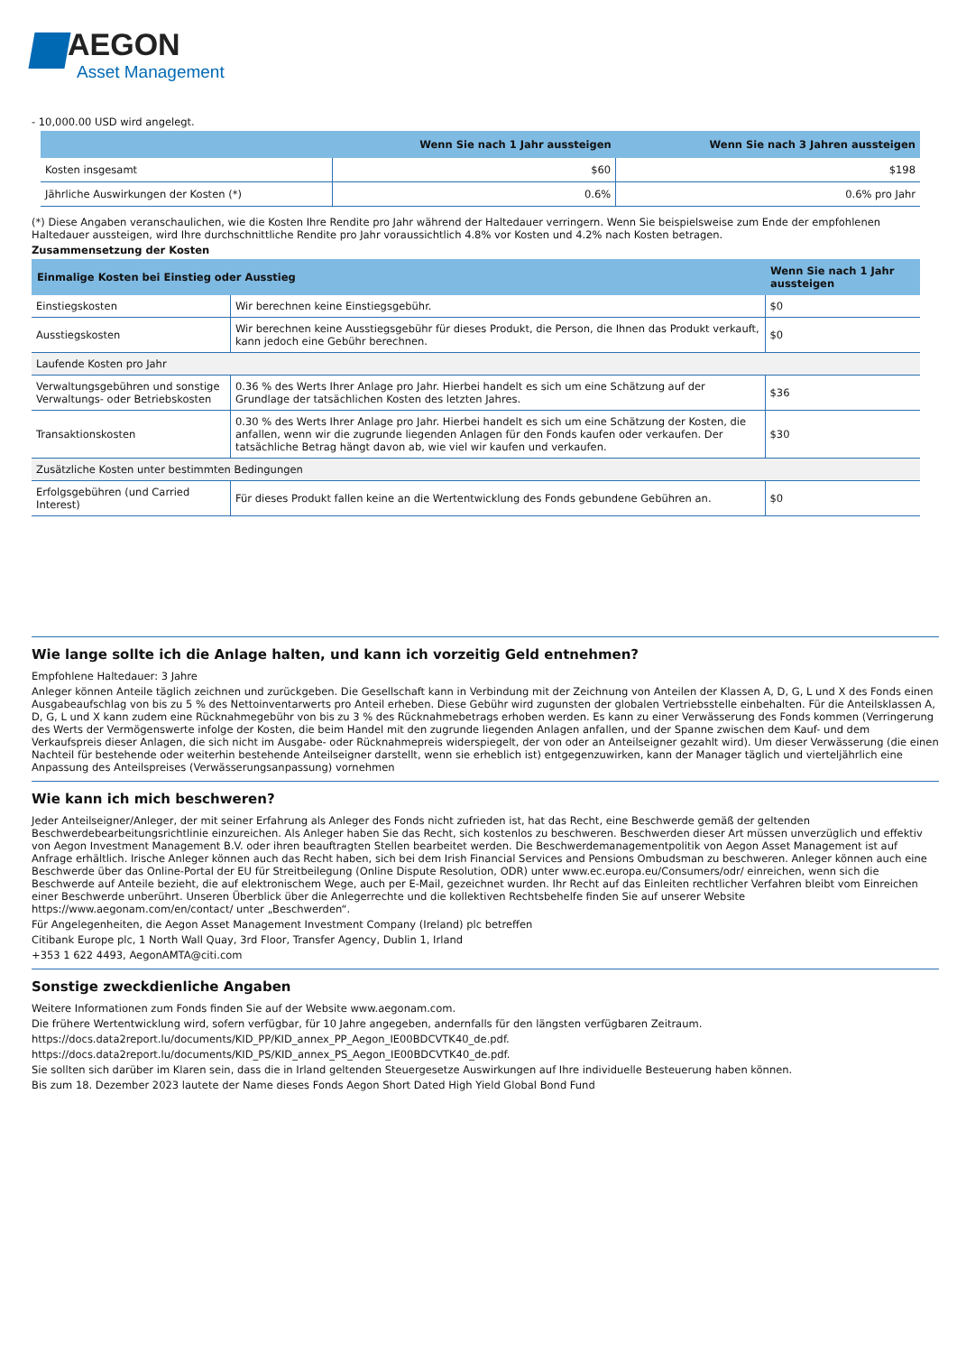AEGON
Asset Management
- 10,000.00 USD wird angelegt.
| | Wenn Sie nach 1 Jahr aussteigen | Wenn Sie nach 3 Jahren aussteigen |
| --- | --- | --- |
| Kosten insgesamt | $60 | $198 |
| Jährliche Auswirkungen der Kosten (*) | 0.6% | 0.6% pro Jahr |
(*) Diese Angaben veranschaulichen, wie die Kosten Ihre Rendite pro Jahr während der Haltedauer verringern. Wenn Sie beispielsweise zum Ende der empfohlenen Haltedauer aussteigen, wird Ihre durchschnittliche Rendite pro Jahr voraussichtlich 4.8% vor Kosten und 4.2% nach Kosten betragen.
Zusammensetzung der Kosten
| Einmalige Kosten bei Einstieg oder Ausstieg | | Wenn Sie nach 1 Jahr aussteigen |
| --- | --- | --- |
| Einstiegskosten | Wir berechnen keine Einstiegsgebühr. | $0 |
| Ausstiegskosten | Wir berechnen keine Ausstiegsgebühr für dieses Produkt, die Person, die Ihnen das Produkt verkauft, kann jedoch eine Gebühr berechnen. | $0 |
| Laufende Kosten pro Jahr | | |
| Verwaltungsgebühren und sonstige Verwaltungs- oder Betriebskosten | 0.36 % des Werts Ihrer Anlage pro Jahr. Hierbei handelt es sich um eine Schätzung auf der Grundlage der tatsächlichen Kosten des letzten Jahres. | $36 |
| Transaktionskosten | 0.30 % des Werts Ihrer Anlage pro Jahr. Hierbei handelt es sich um eine Schätzung der Kosten, die anfallen, wenn wir die zugrunde liegenden Anlagen für den Fonds kaufen oder verkaufen. Der tatsächliche Betrag hängt davon ab, wie viel wir kaufen und verkaufen. | $30 |
| Zusätzliche Kosten unter bestimmten Bedingungen | | |
| Erfolgsgebühren (und Carried Interest) | Für dieses Produkt fallen keine an die Wertentwicklung des Fonds gebundene Gebühren an. | $0 |
Wie lange sollte ich die Anlage halten, und kann ich vorzeitig Geld entnehmen?
Empfohlene Haltedauer: 3 Jahre
Anleger können Anteile täglich zeichnen und zurückgeben. Die Gesellschaft kann in Verbindung mit der Zeichnung von Anteilen der Klassen A, D, G, L und X des Fonds einen Ausgabeaufschlag von bis zu 5 % des Nettoinventarwerts pro Anteil erheben. Diese Gebühr wird zugunsten der globalen Vertriebsstelle einbehalten. Für die Anteilsklassen A, D, G, L und X kann zudem eine Rücknahmegebühr von bis zu 3 % des Rücknahmebetrags erhoben werden. Es kann zu einer Verwässerung des Fonds kommen (Verringerung des Werts der Vermögenswerte infolge der Kosten, die beim Handel mit den zugrunde liegenden Anlagen anfallen, und der Spanne zwischen dem Kauf- und dem Verkaufspreis dieser Anlagen, die sich nicht im Ausgabe- oder Rücknahmepreis widerspiegelt, der von oder an Anteilseigner gezahlt wird). Um dieser Verwässerung (die einen Nachteil für bestehende oder weiterhin bestehende Anteilseigner darstellt, wenn sie erheblich ist) entgegenzuwirken, kann der Manager täglich und vierteljährlich eine Anpassung des Anteilspreises (Verwässerungsanpassung) vornehmen
Wie kann ich mich beschweren?
Jeder Anteilseigner/Anleger, der mit seiner Erfahrung als Anleger des Fonds nicht zufrieden ist, hat das Recht, eine Beschwerde gemäß der geltenden Beschwerdebearbeitungsrichtlinie einzureichen. Als Anleger haben Sie das Recht, sich kostenlos zu beschweren. Beschwerden dieser Art müssen unverzüglich und effektiv von Aegon Investment Management B.V. oder ihren beauftragten Stellen bearbeitet werden. Die Beschwerdemanagementpolitik von Aegon Asset Management ist auf Anfrage erhältlich. Irische Anleger können auch das Recht haben, sich bei dem Irish Financial Services and Pensions Ombudsman zu beschweren. Anleger können auch eine Beschwerde über das Online-Portal der EU für Streitbeilegung (Online Dispute Resolution, ODR) unter www.ec.europa.eu/Consumers/odr/ einreichen, wenn sich die Beschwerde auf Anteile bezieht, die auf elektronischem Wege, auch per E-Mail, gezeichnet wurden. Ihr Recht auf das Einleiten rechtlicher Verfahren bleibt vom Einreichen einer Beschwerde unberührt. Unseren Überblick über die Anlegerrechte und die kollektiven Rechtsbehelfe finden Sie auf unserer Website https://www.aegonam.com/en/contact/ unter „Beschwerden“.
Für Angelegenheiten, die Aegon Asset Management Investment Company (Ireland) plc betreffen
Citibank Europe plc, 1 North Wall Quay, 3rd Floor, Transfer Agency, Dublin 1, Irland
+353 1 622 4493, AegonAMTA@citi.com
Sonstige zweckdienliche Angaben
Weitere Informationen zum Fonds finden Sie auf der Website www.aegonam.com.
Die frühere Wertentwicklung wird, sofern verfügbar, für 10 Jahre angegeben, andernfalls für den längsten verfügbaren Zeitraum.
https://docs.data2report.lu/documents/KID_PP/KID_annex_PP_Aegon_IE00BDCVTK40_de.pdf.
https://docs.data2report.lu/documents/KID_PS/KID_annex_PS_Aegon_IE00BDCVTK40_de.pdf.
Sie sollten sich darüber im Klaren sein, dass die in Irland geltenden Steuergesetze Auswirkungen auf Ihre individuelle Besteuerung haben können.
Bis zum 18. Dezember 2023 lautete der Name dieses Fonds Aegon Short Dated High Yield Global Bond Fund